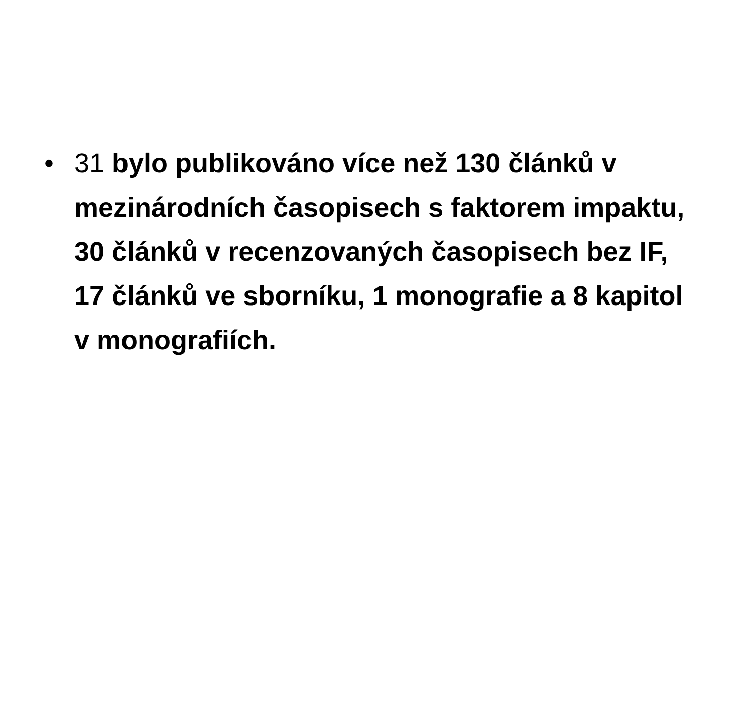• 31 bylo publikováno více než 130 článků v mezinárodních časopisech s faktorem impaktu, 30 článků v recenzovaných časopisech bez IF, 17 článků ve sborníku, 1 monografie a 8 kapitol v monografiích.